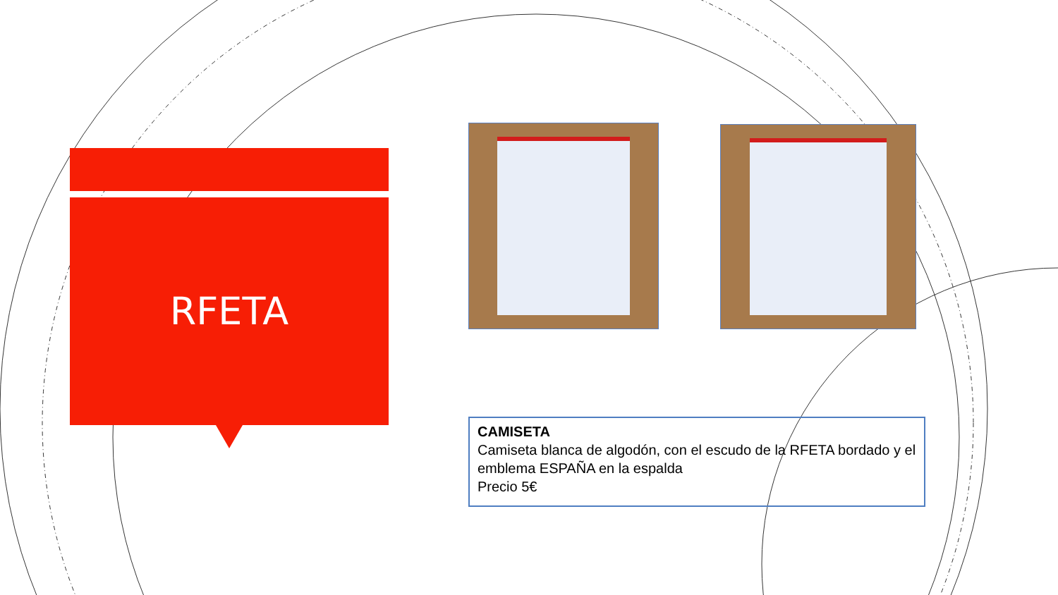RFETA
CAMISETA
Camiseta blanca de algodón, con el escudo de la RFETA bordado y el emblema ESPAÑA en la espalda
Precio 5€